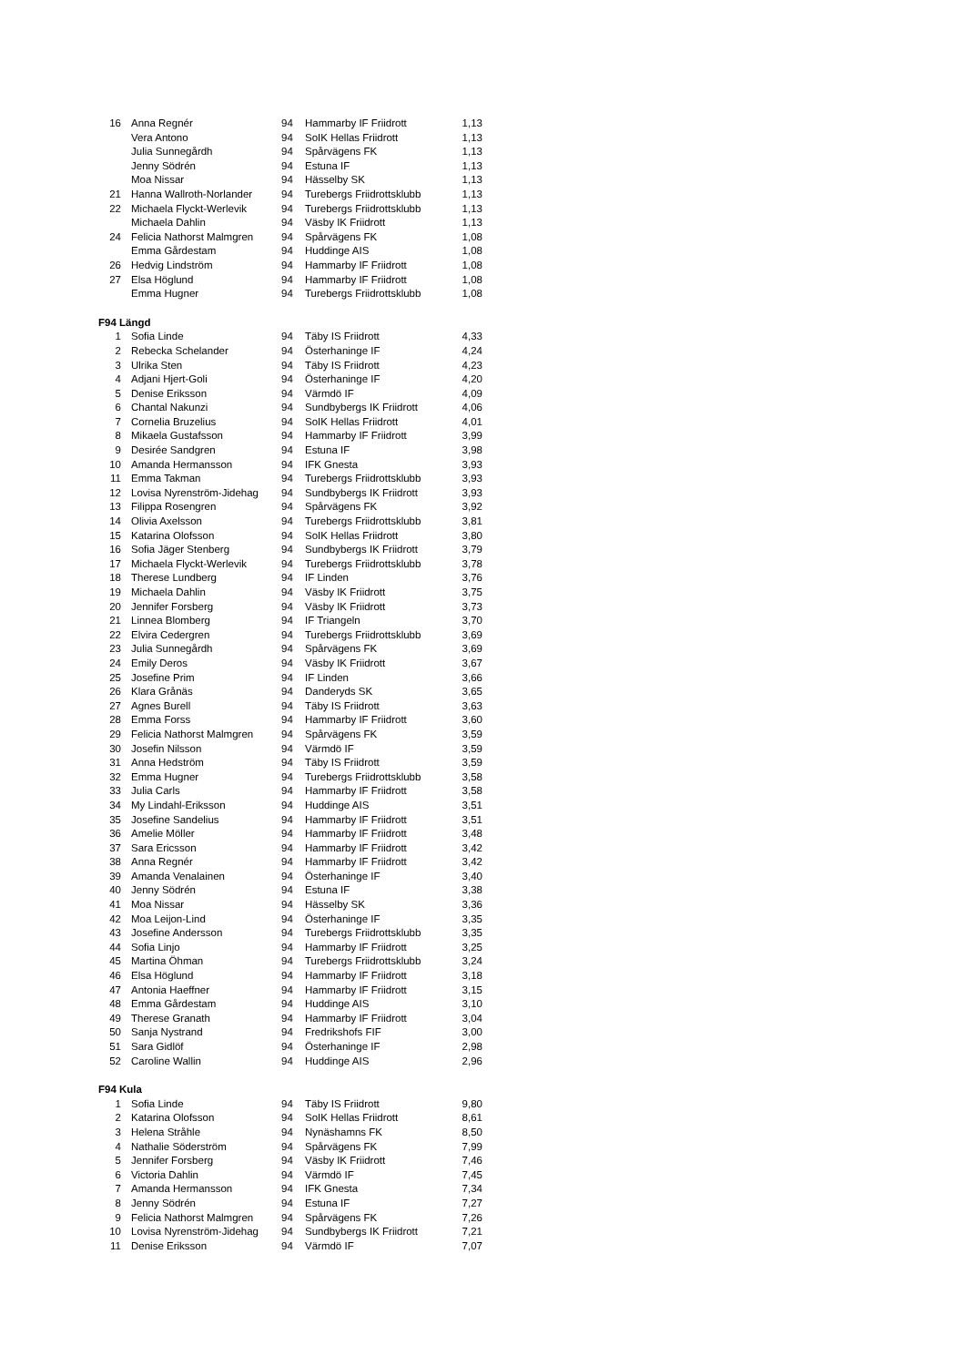| 16 | Anna Regnér | 94 | Hammarby IF Friidrott | 1,13 |
| | Vera Antono | 94 | SoIK Hellas Friidrott | 1,13 |
| | Julia Sunnegårdh | 94 | Spårvägens FK | 1,13 |
| | Jenny Södrén | 94 | Estuna IF | 1,13 |
| | Moa Nissar | 94 | Hässelby SK | 1,13 |
| 21 | Hanna Wallroth-Norlander | 94 | Turebergs Friidrottsklubb | 1,13 |
| 22 | Michaela Flyckt-Werlevik | 94 | Turebergs Friidrottsklubb | 1,13 |
| | Michaela Dahlin | 94 | Väsby IK Friidrott | 1,13 |
| 24 | Felicia Nathorst Malmgren | 94 | Spårvägens FK | 1,08 |
| | Emma Gårdestam | 94 | Huddinge AIS | 1,08 |
| 26 | Hedvig Lindström | 94 | Hammarby IF Friidrott | 1,08 |
| 27 | Elsa Höglund | 94 | Hammarby IF Friidrott | 1,08 |
| | Emma Hugner | 94 | Turebergs Friidrottsklubb | 1,08 |
F94 Längd
| 1 | Sofia Linde | 94 | Täby IS Friidrott | 4,33 |
| 2 | Rebecka Schelander | 94 | Österhaninge IF | 4,24 |
| 3 | Ulrika Sten | 94 | Täby IS Friidrott | 4,23 |
| 4 | Adjani Hjert-Goli | 94 | Österhaninge IF | 4,20 |
| 5 | Denise Eriksson | 94 | Värmdö IF | 4,09 |
| 6 | Chantal Nakunzi | 94 | Sundbybergs IK Friidrott | 4,06 |
| 7 | Cornelia Bruzelius | 94 | SoIK Hellas Friidrott | 4,01 |
| 8 | Mikaela Gustafsson | 94 | Hammarby IF Friidrott | 3,99 |
| 9 | Desirée Sandgren | 94 | Estuna IF | 3,98 |
| 10 | Amanda Hermansson | 94 | IFK Gnesta | 3,93 |
| 11 | Emma Takman | 94 | Turebergs Friidrottsklubb | 3,93 |
| 12 | Lovisa Nyrenström-Jidehag | 94 | Sundbybergs IK Friidrott | 3,93 |
| 13 | Filippa Rosengren | 94 | Spårvägens FK | 3,92 |
| 14 | Olivia Axelsson | 94 | Turebergs Friidrottsklubb | 3,81 |
| 15 | Katarina Olofsson | 94 | SoIK Hellas Friidrott | 3,80 |
| 16 | Sofia Jäger Stenberg | 94 | Sundbybergs IK Friidrott | 3,79 |
| 17 | Michaela Flyckt-Werlevik | 94 | Turebergs Friidrottsklubb | 3,78 |
| 18 | Therese Lundberg | 94 | IF Linden | 3,76 |
| 19 | Michaela Dahlin | 94 | Väsby IK Friidrott | 3,75 |
| 20 | Jennifer Forsberg | 94 | Väsby IK Friidrott | 3,73 |
| 21 | Linnea Blomberg | 94 | IF Triangeln | 3,70 |
| 22 | Elvira Cedergren | 94 | Turebergs Friidrottsklubb | 3,69 |
| 23 | Julia Sunnegårdh | 94 | Spårvägens FK | 3,69 |
| 24 | Emily Deros | 94 | Väsby IK Friidrott | 3,67 |
| 25 | Josefine Prim | 94 | IF Linden | 3,66 |
| 26 | Klara Grånäs | 94 | Danderyds SK | 3,65 |
| 27 | Agnes Burell | 94 | Täby IS Friidrott | 3,63 |
| 28 | Emma Forss | 94 | Hammarby IF Friidrott | 3,60 |
| 29 | Felicia Nathorst Malmgren | 94 | Spårvägens FK | 3,59 |
| 30 | Josefin Nilsson | 94 | Värmdö IF | 3,59 |
| 31 | Anna Hedström | 94 | Täby IS Friidrott | 3,59 |
| 32 | Emma Hugner | 94 | Turebergs Friidrottsklubb | 3,58 |
| 33 | Julia Carls | 94 | Hammarby IF Friidrott | 3,58 |
| 34 | My Lindahl-Eriksson | 94 | Huddinge AIS | 3,51 |
| 35 | Josefine Sandelius | 94 | Hammarby IF Friidrott | 3,51 |
| 36 | Amelie Möller | 94 | Hammarby IF Friidrott | 3,48 |
| 37 | Sara Ericsson | 94 | Hammarby IF Friidrott | 3,42 |
| 38 | Anna Regnér | 94 | Hammarby IF Friidrott | 3,42 |
| 39 | Amanda Venalainen | 94 | Österhaninge IF | 3,40 |
| 40 | Jenny Södrén | 94 | Estuna IF | 3,38 |
| 41 | Moa Nissar | 94 | Hässelby SK | 3,36 |
| 42 | Moa Leijon-Lind | 94 | Österhaninge IF | 3,35 |
| 43 | Josefine Andersson | 94 | Turebergs Friidrottsklubb | 3,35 |
| 44 | Sofia Linjo | 94 | Hammarby IF Friidrott | 3,25 |
| 45 | Martina Öhman | 94 | Turebergs Friidrottsklubb | 3,24 |
| 46 | Elsa Höglund | 94 | Hammarby IF Friidrott | 3,18 |
| 47 | Antonia Haeffner | 94 | Hammarby IF Friidrott | 3,15 |
| 48 | Emma Gårdestam | 94 | Huddinge AIS | 3,10 |
| 49 | Therese Granath | 94 | Hammarby IF Friidrott | 3,04 |
| 50 | Sanja Nystrand | 94 | Fredrikshofs FIF | 3,00 |
| 51 | Sara Gidlöf | 94 | Österhaninge IF | 2,98 |
| 52 | Caroline Wallin | 94 | Huddinge AIS | 2,96 |
F94 Kula
| 1 | Sofia Linde | 94 | Täby IS Friidrott | 9,80 |
| 2 | Katarina Olofsson | 94 | SoIK Hellas Friidrott | 8,61 |
| 3 | Helena Stråhle | 94 | Nynäshamns FK | 8,50 |
| 4 | Nathalie Söderström | 94 | Spårvägens FK | 7,99 |
| 5 | Jennifer Forsberg | 94 | Väsby IK Friidrott | 7,46 |
| 6 | Victoria Dahlin | 94 | Värmdö IF | 7,45 |
| 7 | Amanda Hermansson | 94 | IFK Gnesta | 7,34 |
| 8 | Jenny Södrén | 94 | Estuna IF | 7,27 |
| 9 | Felicia Nathorst Malmgren | 94 | Spårvägens FK | 7,26 |
| 10 | Lovisa Nyrenström-Jidehag | 94 | Sundbybergs IK Friidrott | 7,21 |
| 11 | Denise Eriksson | 94 | Värmdö IF | 7,07 |